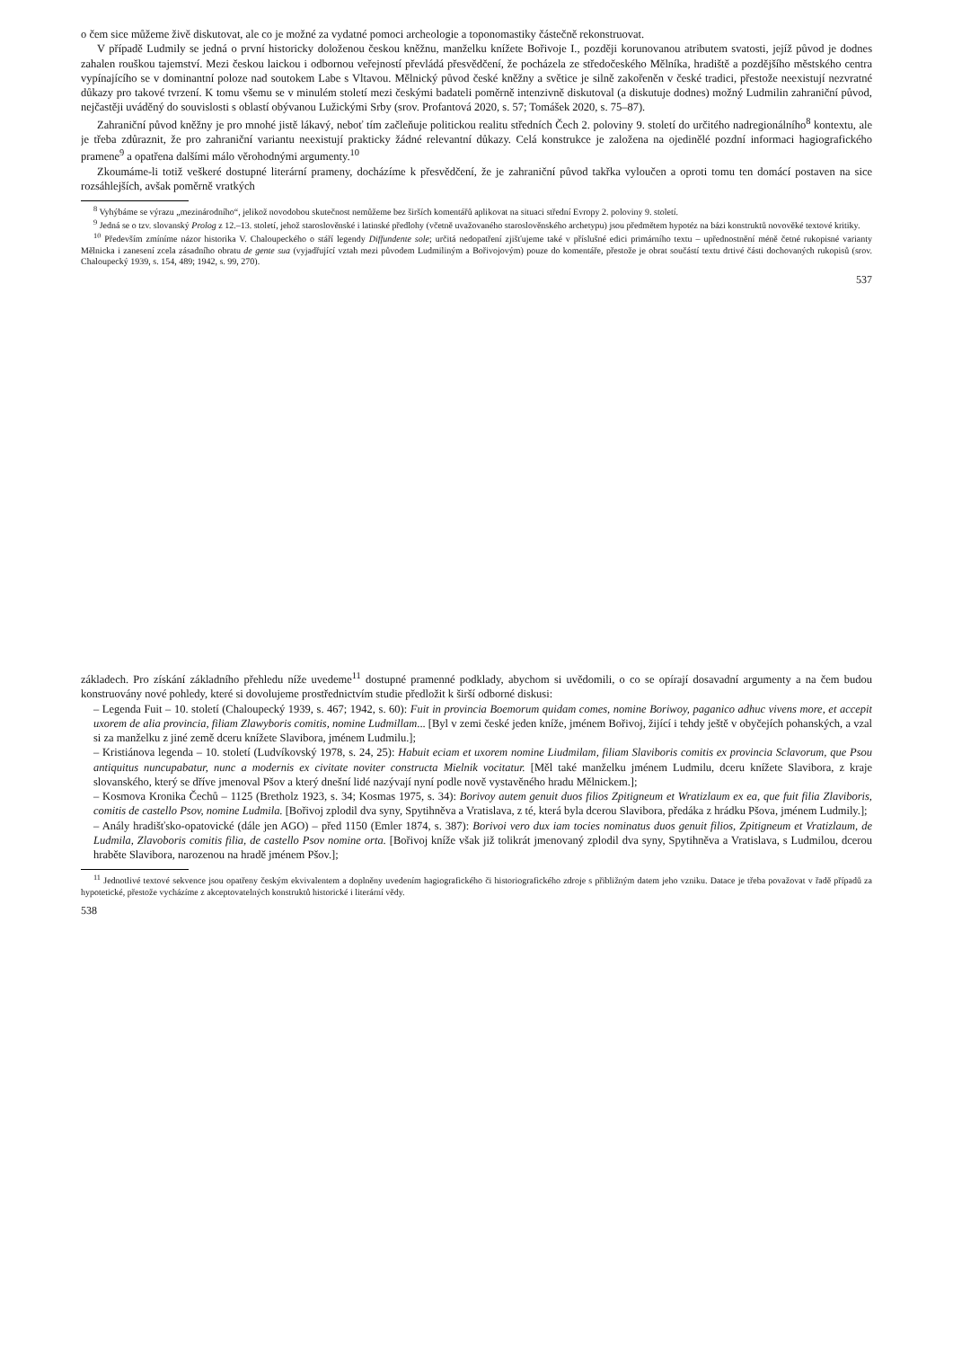o čem sice můžeme živě diskutovat, ale co je možné za vydatné pomoci archeologie a toponomastiky částečně rekonstruovat.
V případě Ludmily se jedná o první historicky doloženou českou kněžnu, manželku knížete Bořivoje I., později korunovanou atributem svatosti, jejíž původ je dodnes zahalen rouškou tajemství. Mezi českou laickou i odbornou veřejností převládá přesvědčení, že pocházela ze středočeského Mělníka, hradiště a pozdějšího městského centra vypínajícího se v dominantní poloze nad soutokem Labe s Vltavou. Mělnický původ české kněžny a světice je silně zakořeněn v české tradici, přestože neexistují nezvratné důkazy pro takové tvrzení. K tomu všemu se v minulém století mezi českými badateli poměrně intenzivně diskutoval (a diskutuje dodnes) možný Ludmilin zahraniční původ, nejčastěji uváděný do souvislosti s oblastí obývanou Lužickými Srby (srov. Profantová 2020, s. 57; Tomášek 2020, s. 75–87).
Zahraniční původ kněžny je pro mnohé jistě lákavý, neboť tím začleňuje politickou realitu středních Čech 2. poloviny 9. století do určitého nadregionálního<sup>8</sup> kontextu, ale je třeba zdůraznit, že pro zahraniční variantu neexistují prakticky žádné relevantní důkazy. Celá konstrukce je založena na ojedinělé pozdní informaci hagiografického pramene<sup>9</sup> a opatřena dalšími málo věrohodnými argumenty.<sup>10</sup>
Zkoumáme-li totiž veškeré dostupné literární prameny, docházíme k přesvědčení, že je zahraniční původ takřka vyloučen a oproti tomu ten domácí postaven na sice rozsáhlejších, avšak poměrně vratkých
<sup>8</sup> Vyhýbáme se výrazu „mezinárodního“, jelikož novodobou skutečnost nemůžeme bez širších komentářů aplikovat na situaci střední Evropy 2. poloviny 9. století.
<sup>9</sup> Jedná se o tzv. slovanský Prolog z 12.–13. století, jehož staroslověnské i latinské předlohy (včetně uvažovaného staroslověnského archetypu) jsou předmětem hypotéz na bázi konstruktů novověké textové kritiky.
<sup>10</sup> Především zmíníme názor historika V. Chaloupeckého o stáří legendy Diffundente sole; určitá nedopatření zjišťujeme také v příslušné edici primárního textu – upřednostnění méně četné rukopisné varianty Mělnicka i zanesení zcela zásadního obratu de gente sua (vyjadřující vztah mezi původem Ludmiliným a Bořivojovým) pouze do komentáře, přestože je obrat součástí textu drtivé části dochovaných rukopisů (srov. Chaloupecký 1939, s. 154, 489; 1942, s. 99, 270).
537
základech. Pro získání základního přehledu níže uvedeme<sup>11</sup> dostupné pramenné podklady, abychom si uvědomili, o co se opírají dosavadní argumenty a na čem budou konstruovány nové pohledy, které si dovolujeme prostřednictvím studie předložit k širší odborné diskusi:
– Legenda Fuit – 10. století (Chaloupecký 1939, s. 467; 1942, s. 60): Fuit in provincia Boemorum quidam comes, nomine Boriwoy, paganico adhuc vivens more, et accepit uxorem de alia provincia, filiam Zlawyboris comitis, nomine Ludmillam... [Byl v zemi české jeden kníže, jménem Bořivoj, žijící i tehdy ještě v obyčejích pohanských, a vzal si za manželku z jiné země dceru knížete Slavibora, jménem Ludmilu.];
– Kristiánova legenda – 10. století (Ludvíkovský 1978, s. 24, 25): Habuit eciam et uxorem nomine Liudmilam, filiam Slaviboris comitis ex provincia Sclavorum, que Psou antiquitus nuncupabatur, nunc a modernis ex civitate noviter constructa Mielnik vocitatur. [Měl také manželku jménem Ludmilu, dceru knížete Slavibora, z kraje slovanského, který se dříve jmenoval Pšov a který dnešní lidé nazývají nyní podle nově vystavěného hradu Mělnickem.];
– Kosmova Kronika Čechů – 1125 (Bretholz 1923, s. 34; Kosmas 1975, s. 34): Borivoy autem genuit duos filios Zpitigneum et Wratizlaum ex ea, que fuit filia Zlaviboris, comitis de castello Psov, nomine Ludmila. [Bořivoj zplodil dva syny, Spytihněva a Vratislava, z té, která byla dcerou Slavibora, předáka z hrádku Pšova, jménem Ludmily.];
– Anály hradišťsko-opatovické (dále jen AGO) – před 1150 (Emler 1874, s. 387): Borivoi vero dux iam tocies nominatus duos genuit filios, Zpitigneum et Vratizlaum, de Ludmila, Zlavoboris comitis filia, de castello Psov nomine orta. [Bořivoj kníže však již tolikrát jmenovaný zplodil dva syny, Spytihněva a Vratislava, s Ludmilou, dcerou hraběte Slavibora, narozenou na hradě jménem Pšov.];
<sup>11</sup> Jednotlivé textové sekvence jsou opatřeny českým ekvivalentem a doplněny uvedením hagiografického či historiografického zdroje s přibližným datem jeho vzniku. Datace je třeba považovat v řadě případů za hypotetické, přestože vycházíme z akceptovatelných konstruktů historické i literární vědy.
538